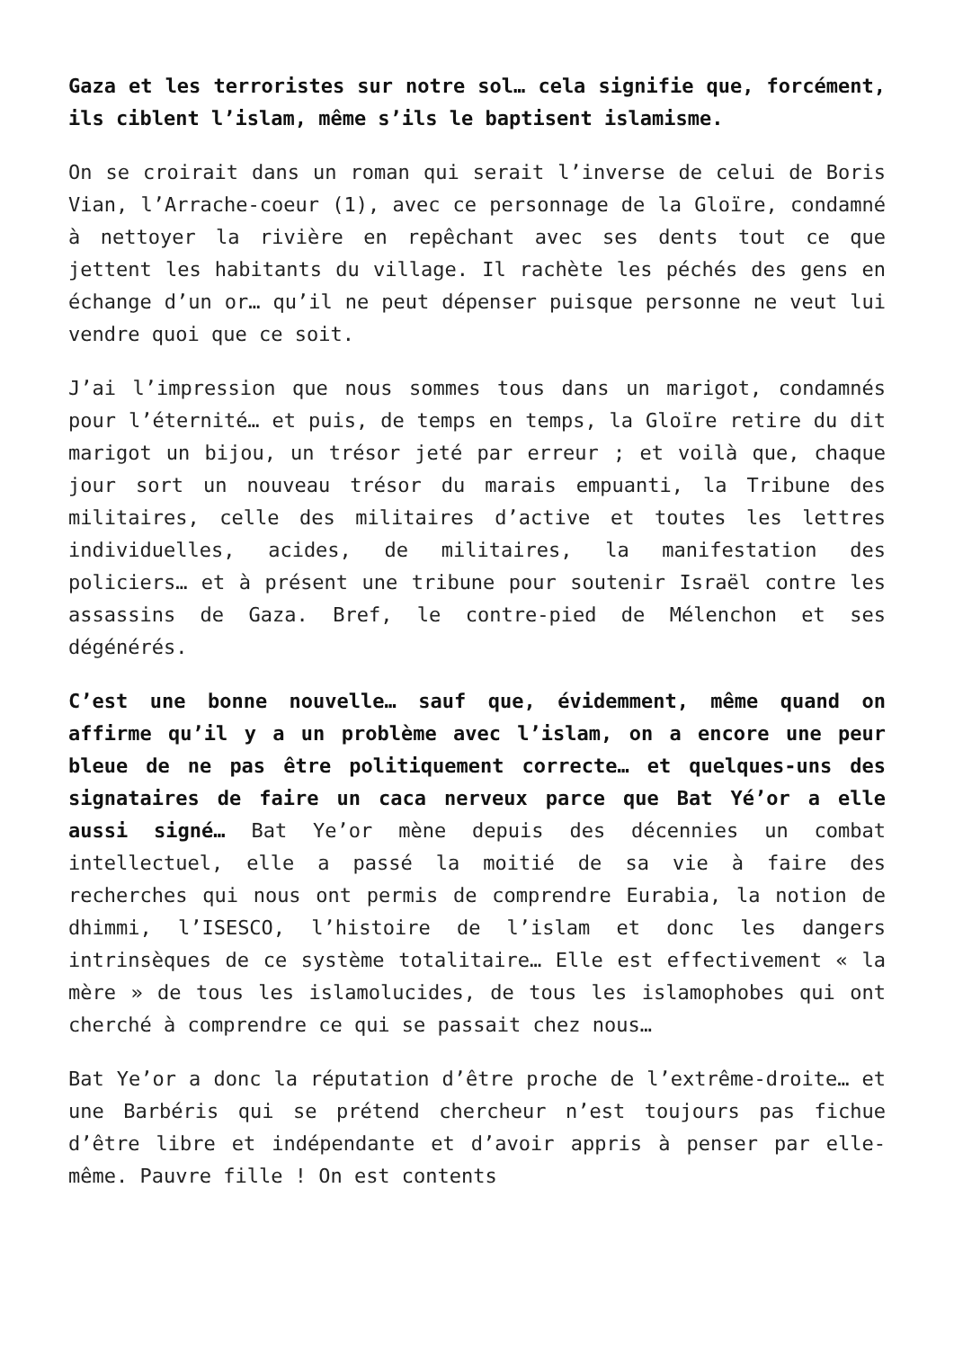Gaza et les terroristes sur notre sol… cela signifie que, forcément, ils ciblent l’islam, même s’ils le baptisent islamisme.
On se croirait dans un roman qui serait l’inverse de celui de Boris Vian, l’Arrache-coeur (1), avec ce personnage de la Gloïre, condamné à nettoyer la rivière en repêchant avec ses dents tout ce que jettent les habitants du village. Il rachète les péchés des gens en échange d’un or… qu’il ne peut dépenser puisque personne ne veut lui vendre quoi que ce soit.
J’ai l’impression que nous sommes tous dans un marigot, condamnés pour l’éternité… et puis, de temps en temps, la Gloïre retire du dit marigot un bijou, un trésor jeté par erreur ; et voilà que, chaque jour sort un nouveau trésor du marais empuanti, la Tribune des militaires, celle des militaires d’active et toutes les lettres individuelles, acides, de militaires, la manifestation des policiers… et à présent une tribune pour soutenir Israël contre les assassins de Gaza. Bref, le contre-pied de Mélenchon et ses dégénérés.
C’est une bonne nouvelle… sauf que, évidemment, même quand on affirme qu’il y a un problème avec l’islam, on a encore une peur bleue de ne pas être politiquement correcte… et quelques-uns des signataires de faire un caca nerveux parce que Bat Yé’or a elle aussi signé… Bat Ye’or mène depuis des décennies un combat intellectuel, elle a passé la moitié de sa vie à faire des recherches qui nous ont permis de comprendre Eurabia, la notion de dhimmi, l’ISESCO, l’histoire de l’islam et donc les dangers intrinsèques de ce système totalitaire… Elle est effectivement « la mère » de tous les islamolucides, de tous les islamophobes qui ont cherché à comprendre ce qui se passait chez nous…
Bat Ye’or a donc la réputation d’être proche de l’extrême-droite… et une Barbéris qui se prétend chercheur n’est toujours pas fichue d’être libre et indépendante et d’avoir appris à penser par elle-même. Pauvre fille ! On est contents